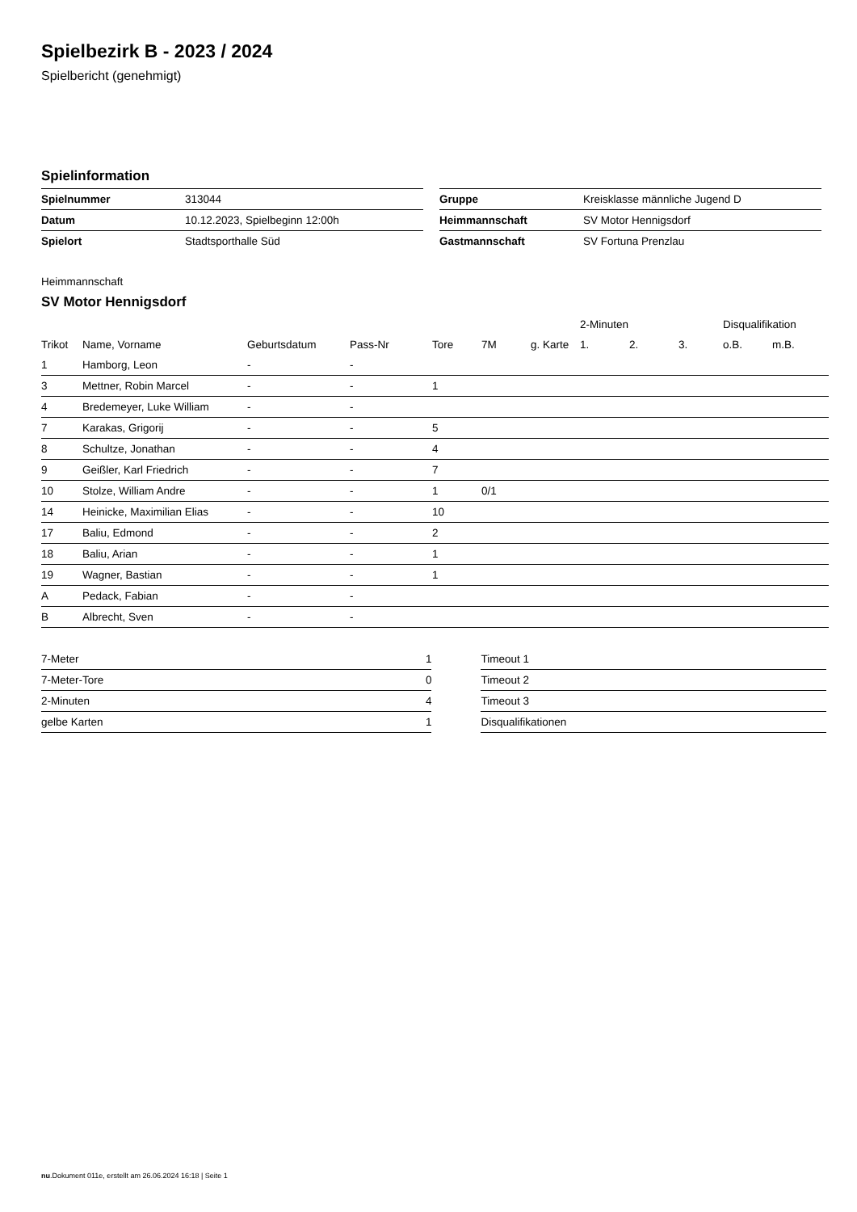Spielbezirk B - 2023 / 2024
Spielbericht (genehmigt)
Spielinformation
| Spielnummer | 313044 |
| Datum | 10.12.2023, Spielbeginn 12:00h |
| Spielort | Stadtsporthalle Süd |
| Gruppe | Kreisklasse männliche Jugend D |
| Heimmannschaft | SV Motor Hennigsdorf |
| Gastmannschaft | SV Fortuna Prenzlau |
Heimmannschaft
SV Motor Hennigsdorf
| | | | | | | | 2-Minuten | | | Disqualifikation | |
| Trikot | Name, Vorname | Geburtsdatum | Pass-Nr | Tore | 7M | g. Karte | 1. | 2. | 3. | o.B. | m.B. |
| 1 | Hamborg, Leon | - | - | | | | | | | | |
| 3 | Mettner, Robin Marcel | - | - | 1 | | | | | | | |
| 4 | Bredemeyer, Luke William | - | - | | | | | | | | |
| 7 | Karakas, Grigorij | - | - | 5 | | | | | | | |
| 8 | Schultze, Jonathan | - | - | 4 | | | | | | | |
| 9 | Geißler, Karl Friedrich | - | - | 7 | | | | | | | |
| 10 | Stolze, William Andre | - | - | 1 | 0/1 | | | | | | |
| 14 | Heinicke, Maximilian Elias | - | - | 10 | | | | | | | |
| 17 | Baliu, Edmond | - | - | 2 | | | | | | | |
| 18 | Baliu, Arian | - | - | 1 | | | | | | | |
| 19 | Wagner, Bastian | - | - | 1 | | | | | | | |
| A | Pedack, Fabian | - | - | | | | | | | | |
| B | Albrecht, Sven | - | - | | | | | | | | |
| 7-Meter | 1 |
| 7-Meter-Tore | 0 |
| 2-Minuten | 4 |
| gelbe Karten | 1 |
| Timeout 1 |
| Timeout 2 |
| Timeout 3 |
| Disqualifikationen |
nu.Dokument 011e, erstellt am 26.06.2024 16:18 | Seite 1